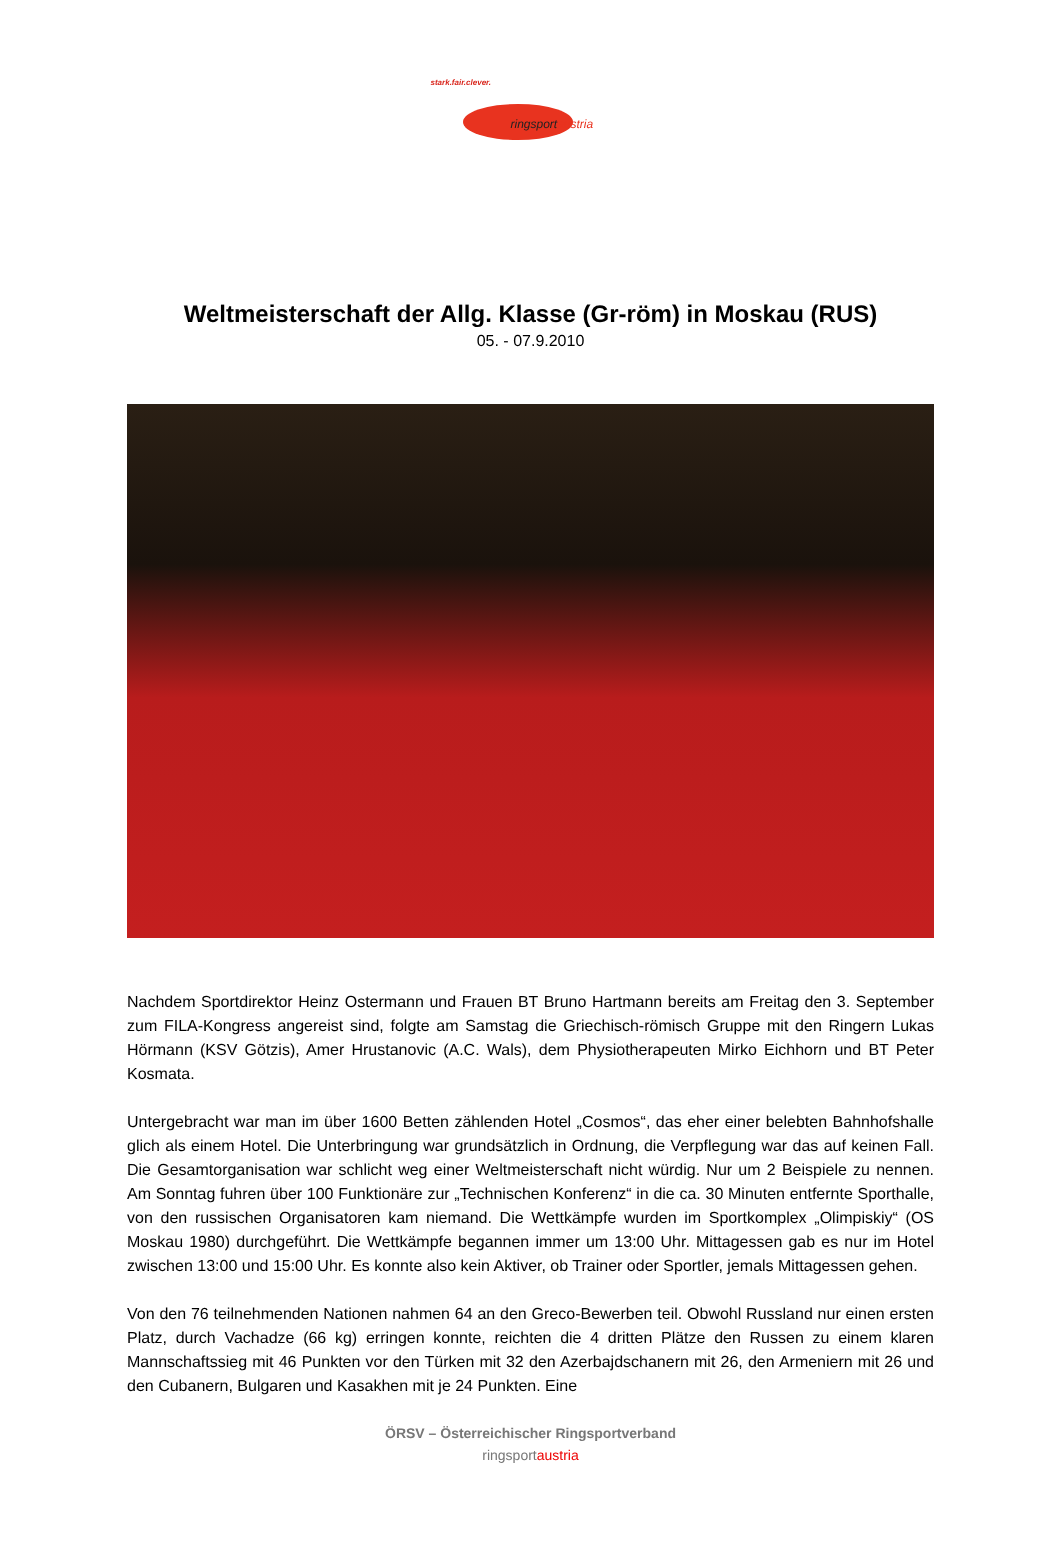stark.fair.clever.
ringsportaustria
Weltmeisterschaft der Allg. Klasse (Gr-röm) in Moskau (RUS)
05. - 07.9.2010
Nachdem Sportdirektor Heinz Ostermann und Frauen BT Bruno Hartmann bereits am Freitag den 3. September zum FILA-Kongress angereist sind, folgte am Samstag die Griechisch-römisch Gruppe mit den Ringern Lukas Hörmann (KSV Götzis), Amer Hrustanovic (A.C. Wals), dem Physiotherapeuten Mirko Eichhorn und BT Peter Kosmata.
Untergebracht war man im über 1600 Betten zählenden Hotel „Cosmos“, das eher einer belebten Bahnhofshalle glich als einem Hotel. Die Unterbringung war grundsätzlich in Ordnung, die Verpflegung war das auf keinen Fall. Die Gesamtorganisation war schlicht weg einer Weltmeisterschaft nicht würdig. Nur um 2 Beispiele zu nennen. Am Sonntag fuhren über 100 Funktionäre zur „Technischen Konferenz“ in die ca. 30 Minuten entfernte Sporthalle, von den russischen Organisatoren kam niemand. Die Wettkämpfe wurden im Sportkomplex „Olimpiskiy“ (OS Moskau 1980) durchgeführt. Die Wettkämpfe begannen immer um 13:00 Uhr. Mittagessen gab es nur im Hotel zwischen 13:00 und 15:00 Uhr. Es konnte also kein Aktiver, ob Trainer oder Sportler, jemals Mittagessen gehen.
Von den 76 teilnehmenden Nationen nahmen 64 an den Greco-Bewerben teil. Obwohl Russland nur einen ersten Platz, durch Vachadze (66 kg) erringen konnte, reichten die 4 dritten Plätze den Russen zu einem klaren Mannschaftssieg mit 46 Punkten vor den Türken mit 32 den Azerbajdschanern mit 26, den Armeniern mit 26 und den Cubanern, Bulgaren und Kasakhen mit je 24 Punkten. Eine
ÖRSV – Österreichischer Ringsportverband
ringsportaustria